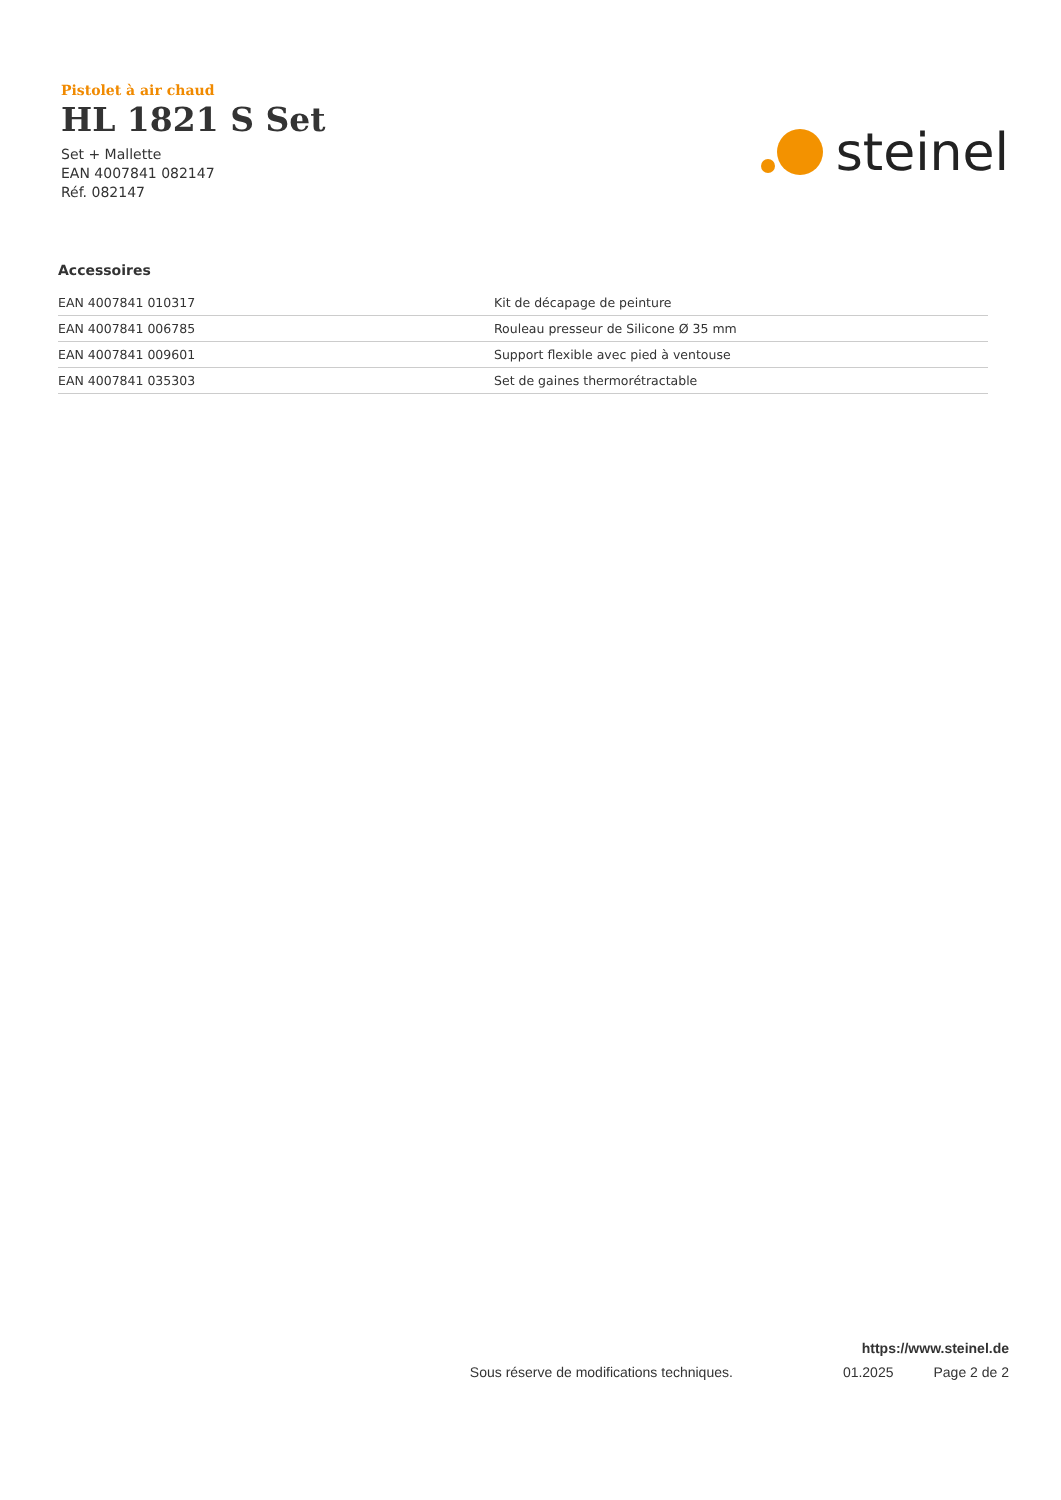Pistolet à air chaud
HL 1821 S Set
Set + Mallette
EAN 4007841 082147
Réf. 082147
steinel
Accessoires
| EAN 4007841 010317 | Kit de décapage de peinture |
| EAN 4007841 006785 | Rouleau presseur de Silicone Ø 35 mm |
| EAN 4007841 009601 | Support flexible avec pied à ventouse |
| EAN 4007841 035303 | Set de gaines thermorétractable |
https://www.steinel.de
Sous réserve de modifications techniques. 01.2025 Page 2 de 2